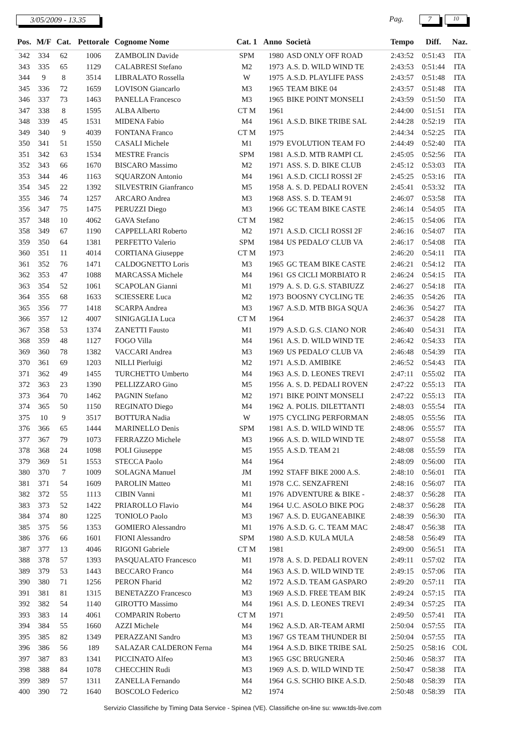3/05/2009 - 13.35 Pag. 7 10
| Pos. | M/F | Cat. | Pettorale | Cognome Nome | Cat. 1 | Anno | Società | Tempo | Diff. | Naz. |
| --- | --- | --- | --- | --- | --- | --- | --- | --- | --- | --- |
| 342 | 334 | 62 | 1006 | ZAMBOLIN Davide | SPM | 1980 | ASD ONLY OFF ROAD | 2:43:52 | 0:51:43 | ITA |
| 343 | 335 | 65 | 1129 | CALABRESI Stefano | M2 | 1973 | A.S. D. WILD WIND TE | 2:43:53 | 0:51:44 | ITA |
| 344 | 9 | 8 | 3514 | LIBRALATO Rossella | W | 1975 | A.S.D. PLAYLIFE PASS | 2:43:57 | 0:51:48 | ITA |
| 345 | 336 | 72 | 1659 | LOVISON Giancarlo | M3 | 1965 | TEAM BIKE 04 | 2:43:57 | 0:51:48 | ITA |
| 346 | 337 | 73 | 1463 | PANELLA Francesco | M3 | 1965 | BIKE POINT MONSELI | 2:43:59 | 0:51:50 | ITA |
| 347 | 338 | 8 | 1595 | ALBA Alberto | CT M | 1961 | | 2:44:00 | 0:51:51 | ITA |
| 348 | 339 | 45 | 1531 | MIDENA Fabio | M4 | 1961 | A.S.D. BIKE TRIBE SAL | 2:44:28 | 0:52:19 | ITA |
| 349 | 340 | 9 | 4039 | FONTANA Franco | CT M | 1975 | | 2:44:34 | 0:52:25 | ITA |
| 350 | 341 | 51 | 1550 | CASALI Michele | M1 | 1979 | EVOLUTION TEAM FO | 2:44:49 | 0:52:40 | ITA |
| 351 | 342 | 63 | 1534 | MESTRE Francis | SPM | 1981 | A.S.D. MTB RAMPI CL | 2:45:05 | 0:52:56 | ITA |
| 352 | 343 | 66 | 1670 | BISCARO Massimo | M2 | 1971 | ASS. S. D. BIKE CLUB | 2:45:12 | 0:53:03 | ITA |
| 353 | 344 | 46 | 1163 | SQUARZON Antonio | M4 | 1961 | A.S.D. CICLI ROSSI 2F | 2:45:25 | 0:53:16 | ITA |
| 354 | 345 | 22 | 1392 | SILVESTRIN Gianfranco | M5 | 1958 | A. S. D. PEDALI ROVEN | 2:45:41 | 0:53:32 | ITA |
| 355 | 346 | 74 | 1257 | ARCARO Andrea | M3 | 1968 | ASS. S. D. TEAM 91 | 2:46:07 | 0:53:58 | ITA |
| 356 | 347 | 75 | 1475 | PERUZZI Diego | M3 | 1966 | GC TEAM BIKE CASTE | 2:46:14 | 0:54:05 | ITA |
| 357 | 348 | 10 | 4062 | GAVA Stefano | CT M | 1982 | | 2:46:15 | 0:54:06 | ITA |
| 358 | 349 | 67 | 1190 | CAPPELLARI Roberto | M2 | 1971 | A.S.D. CICLI ROSSI 2F | 2:46:16 | 0:54:07 | ITA |
| 359 | 350 | 64 | 1381 | PERFETTO Valerio | SPM | 1984 | US PEDALO' CLUB VA | 2:46:17 | 0:54:08 | ITA |
| 360 | 351 | 11 | 4014 | CORTIANA Giuseppe | CT M | 1973 | | 2:46:20 | 0:54:11 | ITA |
| 361 | 352 | 76 | 1471 | CALDOGNETTO Loris | M3 | 1965 | GC TEAM BIKE CASTE | 2:46:21 | 0:54:12 | ITA |
| 362 | 353 | 47 | 1088 | MARCASSA Michele | M4 | 1961 | GS CICLI MORBIATO R | 2:46:24 | 0:54:15 | ITA |
| 363 | 354 | 52 | 1061 | SCAPOLAN Gianni | M1 | 1979 | A. S. D. G.S. STABIUZZ | 2:46:27 | 0:54:18 | ITA |
| 364 | 355 | 68 | 1633 | SCIESSERE Luca | M2 | 1973 | BOOSNY CYCLING TE | 2:46:35 | 0:54:26 | ITA |
| 365 | 356 | 77 | 1418 | SCARPA Andrea | M3 | 1967 | A.S.D. MTB BIGA SQUA | 2:46:36 | 0:54:27 | ITA |
| 366 | 357 | 12 | 4007 | SINIGAGLIA Luca | CT M | 1964 | | 2:46:37 | 0:54:28 | ITA |
| 367 | 358 | 53 | 1374 | ZANETTI Fausto | M1 | 1979 | A.S.D. G.S. CIANO NOR | 2:46:40 | 0:54:31 | ITA |
| 368 | 359 | 48 | 1127 | FOGO Villa | M4 | 1961 | A.S. D. WILD WIND TE | 2:46:42 | 0:54:33 | ITA |
| 369 | 360 | 78 | 1382 | VACCARI Andrea | M3 | 1969 | US PEDALO' CLUB VA | 2:46:48 | 0:54:39 | ITA |
| 370 | 361 | 69 | 1203 | NILLI Pierluigi | M2 | 1971 | A.S.D. AMIBIKE | 2:46:52 | 0:54:43 | ITA |
| 371 | 362 | 49 | 1455 | TURCHETTO Umberto | M4 | 1963 | A.S. D. LEONES TREVI | 2:47:11 | 0:55:02 | ITA |
| 372 | 363 | 23 | 1390 | PELLIZZARO Gino | M5 | 1956 | A. S. D. PEDALI ROVEN | 2:47:22 | 0:55:13 | ITA |
| 373 | 364 | 70 | 1462 | PAGNIN Stefano | M2 | 1971 | BIKE POINT MONSELI | 2:47:22 | 0:55:13 | ITA |
| 374 | 365 | 50 | 1150 | REGINATO Diego | M4 | 1962 | A. POLIS. DILETTANTI | 2:48:03 | 0:55:54 | ITA |
| 375 | 10 | 9 | 3517 | BOTTURA Nadia | W | 1975 | CYCLING PERFORMAN | 2:48:05 | 0:55:56 | ITA |
| 376 | 366 | 65 | 1444 | MARINELLO Denis | SPM | 1981 | A.S. D. WILD WIND TE | 2:48:06 | 0:55:57 | ITA |
| 377 | 367 | 79 | 1073 | FERRAZZO Michele | M3 | 1966 | A.S. D. WILD WIND TE | 2:48:07 | 0:55:58 | ITA |
| 378 | 368 | 24 | 1098 | POLI Giuseppe | M5 | 1955 | A.S.D. TEAM 21 | 2:48:08 | 0:55:59 | ITA |
| 379 | 369 | 51 | 1553 | STECCA Paolo | M4 | 1964 | | 2:48:09 | 0:56:00 | ITA |
| 380 | 370 | 7 | 1009 | SOLAGNA Manuel | JM | 1992 | STAFF BIKE 2000 A.S. | 2:48:10 | 0:56:01 | ITA |
| 381 | 371 | 54 | 1609 | PAROLIN Matteo | M1 | 1978 | C.C. SENZAFRENI | 2:48:16 | 0:56:07 | ITA |
| 382 | 372 | 55 | 1113 | CIBIN Vanni | M1 | 1976 | ADVENTURE & BIKE - | 2:48:37 | 0:56:28 | ITA |
| 383 | 373 | 52 | 1422 | PRIAROLLO Flavio | M4 | 1964 | U.C. ASOLO BIKE POG | 2:48:37 | 0:56:28 | ITA |
| 384 | 374 | 80 | 1225 | TONIOLO Paolo | M3 | 1967 | A.S. D. EUGANEABIKE | 2:48:39 | 0:56:30 | ITA |
| 385 | 375 | 56 | 1353 | GOMIERO Alessandro | M1 | 1976 | A.S.D. G. C. TEAM MAC | 2:48:47 | 0:56:38 | ITA |
| 386 | 376 | 66 | 1601 | FIONI Alessandro | SPM | 1980 | A.S.D. KULA MULA | 2:48:58 | 0:56:49 | ITA |
| 387 | 377 | 13 | 4046 | RIGONI Gabriele | CT M | 1981 | | 2:49:00 | 0:56:51 | ITA |
| 388 | 378 | 57 | 1393 | PASQUALATO Francesco | M1 | 1978 | A. S. D. PEDALI ROVEN | 2:49:11 | 0:57:02 | ITA |
| 389 | 379 | 53 | 1443 | BECCARO Franco | M4 | 1963 | A.S. D. WILD WIND TE | 2:49:15 | 0:57:06 | ITA |
| 390 | 380 | 71 | 1256 | PERON Fharid | M2 | 1972 | A.S.D. TEAM GASPARO | 2:49:20 | 0:57:11 | ITA |
| 391 | 381 | 81 | 1315 | BENETAZZO Francesco | M3 | 1969 | A.S.D. FREE TEAM BIK | 2:49:24 | 0:57:15 | ITA |
| 392 | 382 | 54 | 1140 | GIROTTO Massimo | M4 | 1961 | A.S. D. LEONES TREVI | 2:49:34 | 0:57:25 | ITA |
| 393 | 383 | 14 | 4061 | COMPARIN Roberto | CT M | 1971 | | 2:49:50 | 0:57:41 | ITA |
| 394 | 384 | 55 | 1660 | AZZI Michele | M4 | 1962 | A.S.D. AR-TEAM ARMI | 2:50:04 | 0:57:55 | ITA |
| 395 | 385 | 82 | 1349 | PERAZZANI Sandro | M3 | 1967 | GS TEAM THUNDER BI | 2:50:04 | 0:57:55 | ITA |
| 396 | 386 | 56 | 189 | SALAZAR CALDERON Ferna | M4 | 1964 | A.S.D. BIKE TRIBE SAL | 2:50:25 | 0:58:16 | COL |
| 397 | 387 | 83 | 1341 | PICCINATO Alfeo | M3 | 1965 | GSC BRUGNERA | 2:50:46 | 0:58:37 | ITA |
| 398 | 388 | 84 | 1078 | CHECCHIN Rudi | M3 | 1969 | A.S. D. WILD WIND TE | 2:50:47 | 0:58:38 | ITA |
| 399 | 389 | 57 | 1311 | ZANELLA Fernando | M4 | 1964 | G.S. SCHIO BIKE A.S.D. | 2:50:48 | 0:58:39 | ITA |
| 400 | 390 | 72 | 1640 | BOSCOLO Federico | M2 | 1974 | | 2:50:48 | 0:58:39 | ITA |
Servizio Classifiche by Timing Data Service - Spinea (VE). Classifiche on-line su: www.tds-live.com